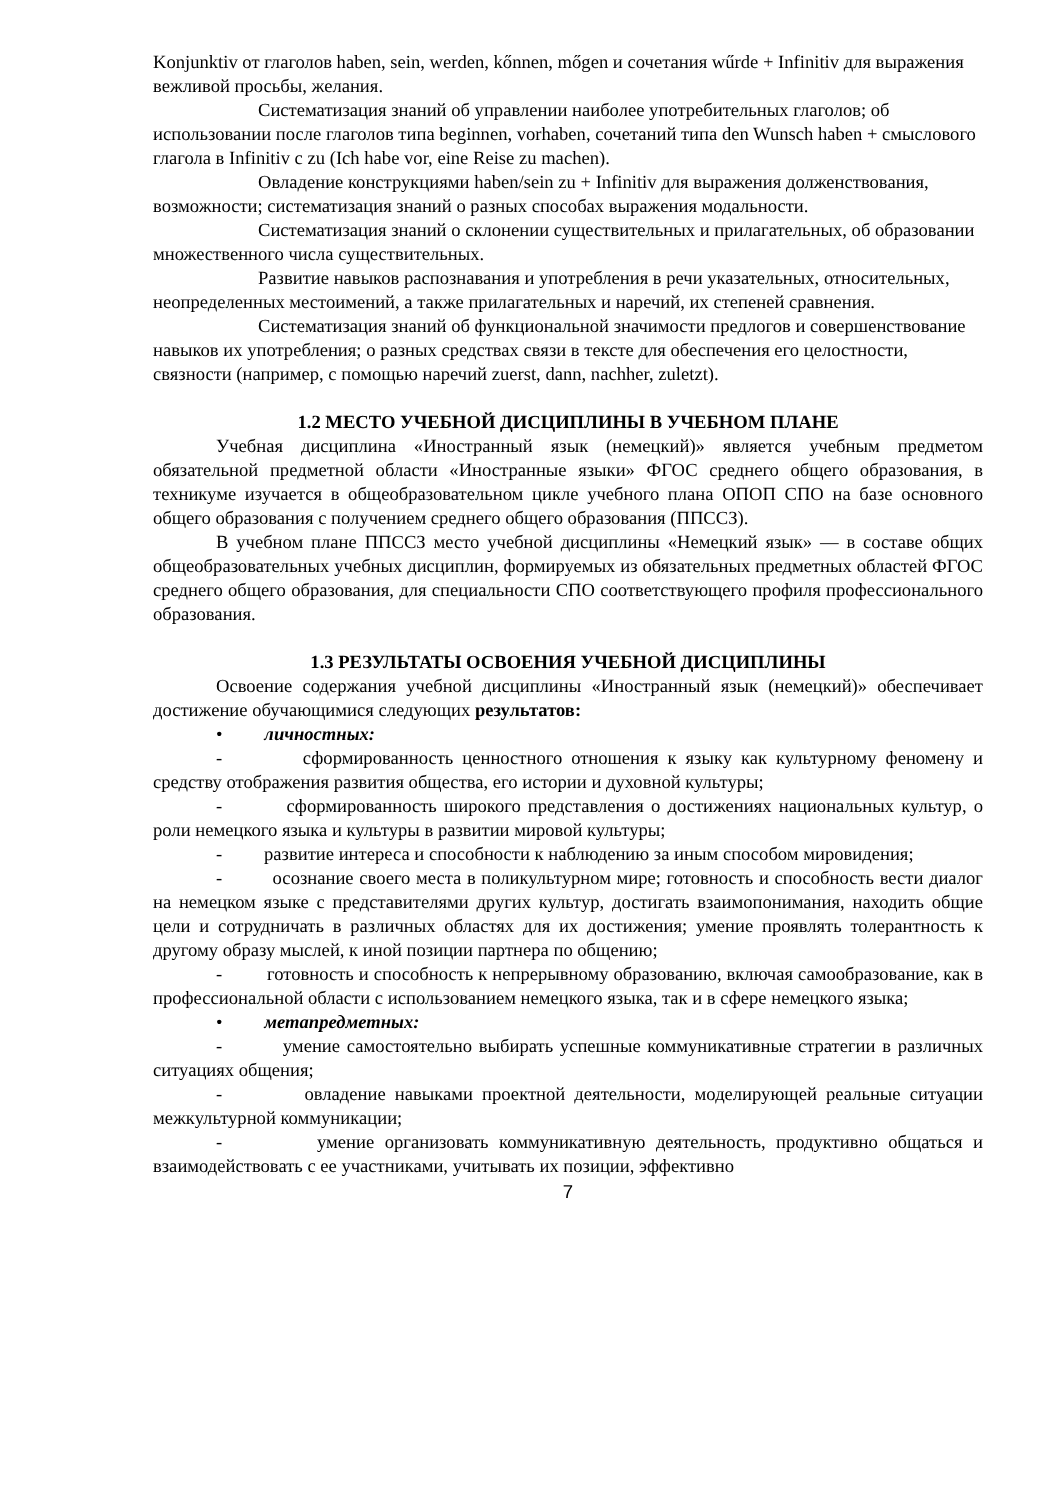Konjunktiv от глаголов haben, sein, werden, kőnnen, mőgen и сочетания wűrde + Infinitiv для выражения вежливой просьбы, желания.
Систематизация знаний об управлении наиболее употребительных глаголов; об использовании после глаголов типа beginnen, vorhaben, сочетаний типа den Wunsch haben + смыслового глагола в Infinitiv с zu (Ich habe vor, eine Reise zu machen).
Овладение конструкциями haben/sein zu + Infinitiv для выражения долженствования, возможности; систематизация знаний о разных способах выражения модальности.
Систематизация знаний о склонении существительных и прилагательных, об образовании множественного числа существительных.
Развитие навыков распознавания и употребления в речи указательных, относительных, неопределенных местоимений, а также прилагательных и наречий, их степеней сравнения.
Систематизация знаний об функциональной значимости предлогов и совершенствование навыков их употребления; о разных средствах связи в тексте для обеспечения его целостности, связности (например, с помощью наречий zuerst, dann, nachher, zuletzt).
1.2 МЕСТО УЧЕБНОЙ ДИСЦИПЛИНЫ В УЧЕБНОМ ПЛАНЕ
Учебная дисциплина «Иностранный язык (немецкий)» является учебным предметом обязательной предметной области «Иностранные языки» ФГОС среднего общего образования, в техникуме изучается в общеобразовательном цикле учебного плана ОПОП СПО на базе основного общего образования с получением среднего общего образования (ППССЗ).
В учебном плане ППССЗ место учебной дисциплины «Немецкий язык» — в составе общих общеобразовательных учебных дисциплин, формируемых из обязательных предметных областей ФГОС среднего общего образования, для специальности СПО соответствующего профиля профессионального образования.
1.3 РЕЗУЛЬТАТЫ ОСВОЕНИЯ УЧЕБНОЙ ДИСЦИПЛИНЫ
Освоение содержания учебной дисциплины «Иностранный язык (немецкий)» обеспечивает достижение обучающимися следующих результатов:
• личностных:
- сформированность ценностного отношения к языку как культурному феномену и средству отображения развития общества, его истории и духовной культуры;
- сформированность широкого представления о достижениях национальных культур, о роли немецкого языка и культуры в развитии мировой культуры;
- развитие интереса и способности к наблюдению за иным способом мировидения;
- осознание своего места в поликультурном мире; готовность и способность вести диалог на немецком языке с представителями других культур, достигать взаимопонимания, находить общие цели и сотрудничать в различных областях для их достижения; умение проявлять толерантность к другому образу мыслей, к иной позиции партнера по общению;
- готовность и способность к непрерывному образованию, включая самообразование, как в профессиональной области с использованием немецкого языка, так и в сфере немецкого языка;
• метапредметных:
- умение самостоятельно выбирать успешные коммуникативные стратегии в различных ситуациях общения;
- овладение навыками проектной деятельности, моделирующей реальные ситуации межкультурной коммуникации;
- умение организовать коммуникативную деятельность, продуктивно общаться и взаимодействовать с ее участниками, учитывать их позиции, эффективно
7